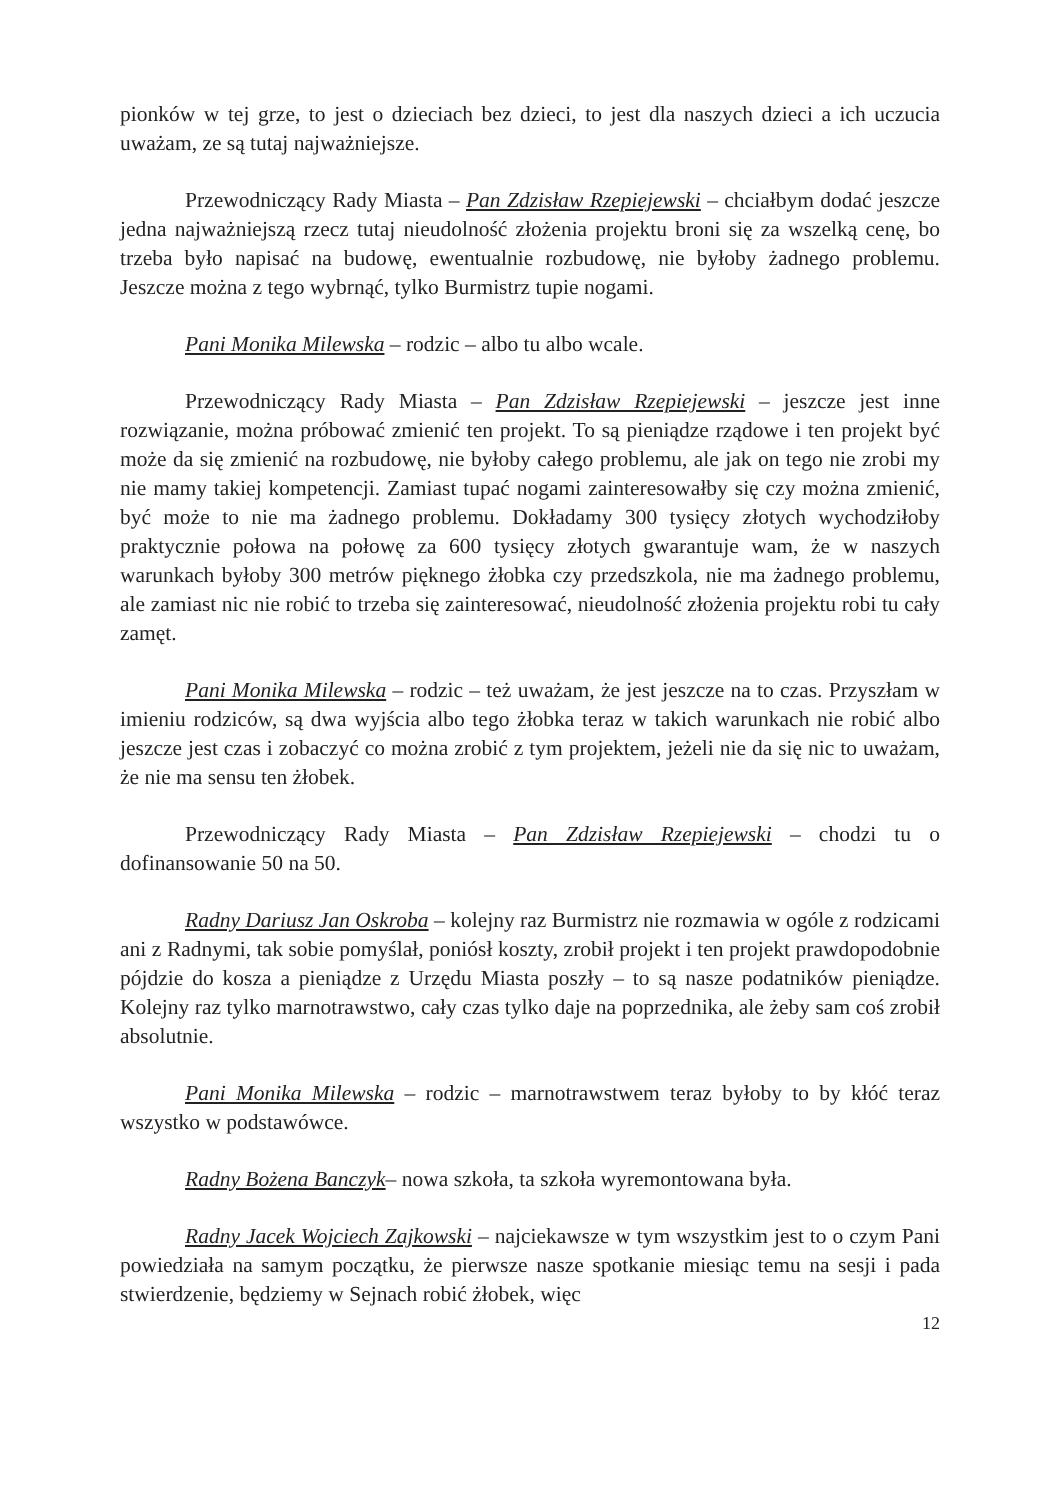pionków w tej grze, to jest o dzieciach bez dzieci, to jest dla naszych dzieci a ich uczucia uważam, ze są tutaj najważniejsze.
Przewodniczący Rady Miasta – Pan Zdzisław Rzepiejewski – chciałbym dodać jeszcze jedna najważniejszą rzecz tutaj nieudolność złożenia projektu broni się za wszelką cenę, bo trzeba było napisać na budowę, ewentualnie rozbudowę, nie byłoby żadnego problemu. Jeszcze można z tego wybrnąć, tylko Burmistrz tupie nogami.
Pani Monika Milewska – rodzic – albo tu albo wcale.
Przewodniczący Rady Miasta – Pan Zdzisław Rzepiejewski – jeszcze jest inne rozwiązanie, można próbować zmienić ten projekt. To są pieniądze rządowe i ten projekt być może da się zmienić na rozbudowę, nie byłoby całego problemu, ale jak on tego nie zrobi my nie mamy takiej kompetencji. Zamiast tupać nogami zainteresowałby się czy można zmienić, być może to nie ma żadnego problemu. Dokładamy 300 tysięcy złotych wychodziłoby praktycznie połowa na połowę za 600 tysięcy złotych gwarantuje wam, że w naszych warunkach byłoby 300 metrów pięknego żłobka czy przedszkola, nie ma żadnego problemu, ale zamiast nic nie robić to trzeba się zainteresować, nieudolność złożenia projektu robi tu cały zamęt.
Pani Monika Milewska – rodzic – też uważam, że jest jeszcze na to czas. Przyszłam w imieniu rodziców, są dwa wyjścia albo tego żłobka teraz w takich warunkach nie robić albo jeszcze jest czas i zobaczyć co można zrobić z tym projektem, jeżeli nie da się nic to uważam, że nie ma sensu ten żłobek.
Przewodniczący Rady Miasta – Pan Zdzisław Rzepiejewski – chodzi tu o dofinansowanie 50 na 50.
Radny Dariusz Jan Oskroba – kolejny raz Burmistrz nie rozmawia w ogóle z rodzicami ani z Radnymi, tak sobie pomyślał, poniósł koszty, zrobił projekt i ten projekt prawdopodobnie pójdzie do kosza a pieniądze z Urzędu Miasta poszły – to są nasze podatników pieniądze. Kolejny raz tylko marnotrawstwo, cały czas tylko daje na poprzednika, ale żeby sam coś zrobił absolutnie.
Pani Monika Milewska – rodzic – marnotrawstwem teraz byłoby to by kłóć teraz wszystko w podstawówce.
Radny Bożena Banczyk– nowa szkoła, ta szkoła wyremontowana była.
Radny Jacek Wojciech Zajkowski – najciekawsze w tym wszystkim jest to o czym Pani powiedziała na samym początku, że pierwsze nasze spotkanie miesiąc temu na sesji i pada stwierdzenie, będziemy w Sejnach robić żłobek, więc
12